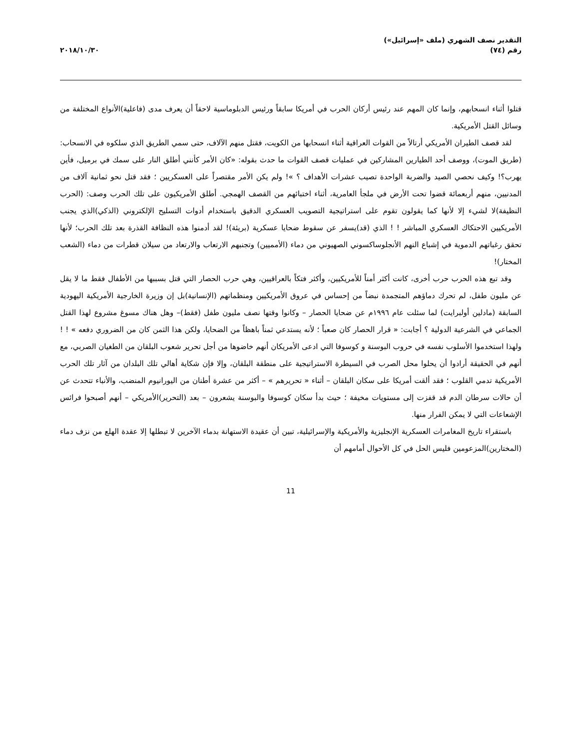التقدير نصف الشهري (ملف «إسرائيل»)
رقم (٧٤)
٢٠١٨/١٠/٣٠
قتلوا أثناء انسحابهم، وإنما كان المهم عند رئيس أركان الحرب في أمريكا سابقاً ورئيس الدبلوماسية لاحقاً أن يعرف مدى (فاعلية)الأنواع المختلفة من وسائل القتل الأمريكية.
لقد قصف الطيران الأمريكي أرتالاً من القوات العراقية أثناء انسحابها من الكويت، فقتل منهم الآلاف، حتى سمي الطريق الذي سلكوه في الانسحاب: (طريق الموت)، ووصف أحد الطيارين المشاركين في عمليات قصف القوات ما حدث بقوله: «كان الأمر كأنني أطلق النار على سمك في برميل، فأين يهرب؟! وكيف نحصي الصيد والضربة الواحدة تصيب عشرات الأهداف ؟ »! ولم يكن الأمر مقتصراً على العسكريين ؛ فقد قتل نحو ثمانية آلاف من المدنيين، منهم أربعمائة قضوا تحت الأرض في ملجأ العامرية، أثناء اختبائهم من القصف الهمجي. أطلق الأمريكيون على تلك الحرب وصف: (الحرب النظيفة)لا لشيء إلا لأنها كما يقولون تقوم على استراتيجية التصويب العسكري الدقيق باستخدام أدوات التسليح الإلكتروني (الذكي)الذي يجنب الأمريكيين الاحتكاك العسكري المباشر ! ! الذي (قد)يسفر عن سقوط ضحايا عسكرية (بريئة)! لقد أدمنوا هذه النظافة القذرة بعد تلك الحرب؛ لأنها تحقق رغباتهم الدموية في إشباع النهم الأنجلوساكسوني الصهيوني من دماء (الأمميين) وتجنبهم الارتعاب والارتعاد من سيلان قطرات من دماء (الشعب المختار)!
وقد تبع هذه الحرب حرب أخرى، كانت أكثر أمناً للأمريكيين، وأكثر فتكاً بالعراقيين، وهي حرب الحصار التي قتل بسببها من الأطفال فقط ما لا يقل عن مليون طفل، لم تحرك دماؤهم المتجمدة نبضاً من إحساس في عروق الأمريكيين ومنظماتهم (الإنسانية)بل إن وزيرة الخارجية الأمريكية اليهودية السابقة (مادلين أولبرايت) لما سئلت عام ١٩٩٦م عن ضحايا الحصار – وكانوا وقتها نصف مليون طفل (فقط)– وهل هناك مسوغ مشروع لهذا القتل الجماعي في الشرعية الدولية ؟ أجابت: « قرار الحصار كان صعباً ؛ لأنه يستدعي ثمناً باهظاً من الضحايا، ولكن هذا الثمن كان من الضروري دفعه » ! ! ولهذا استخدموا الأسلوب نفسه في حروب البوسنة و كوسوفا التي ادعى الأمريكان أنهم خاضوها من أجل تحرير شعوب البلقان من الطغيان الصربي، مع أنهم في الحقيقة أرادوا أن يحلوا محل الصرب في السيطرة الاستراتيجية على منطقة البلقان، وإلا فإن شكاية أهالي تلك البلدان من آثار تلك الحرب الأمريكية تدمي القلوب ؛ فقد ألقت أمريكا على سكان البلقان – أثناء « تحريرهم » – أكثر من عشرة أطنان من اليورانيوم المنضب، والأنباء تتحدث عن أن حالات سرطان الدم قد قفزت إلى مستويات مخيفة ؛ حيث بدأ سكان كوسوفا والبوسنة يشعرون – بعد (التحرير)الأمريكي – أنهم أصبحوا فرائس الإشعاعات التي لا يمكن الفرار منها.
باستقراء تاريخ المغامرات العسكرية الإنجليزية والأمريكية والإسرائيلية، تبين أن عقيدة الاستهانة بدماء الآخرين لا تبطلها إلا عقدة الهلع من نزف دماء (المختارين)المزعومين فليس الحل في كل الأحوال أمامهم أن
11